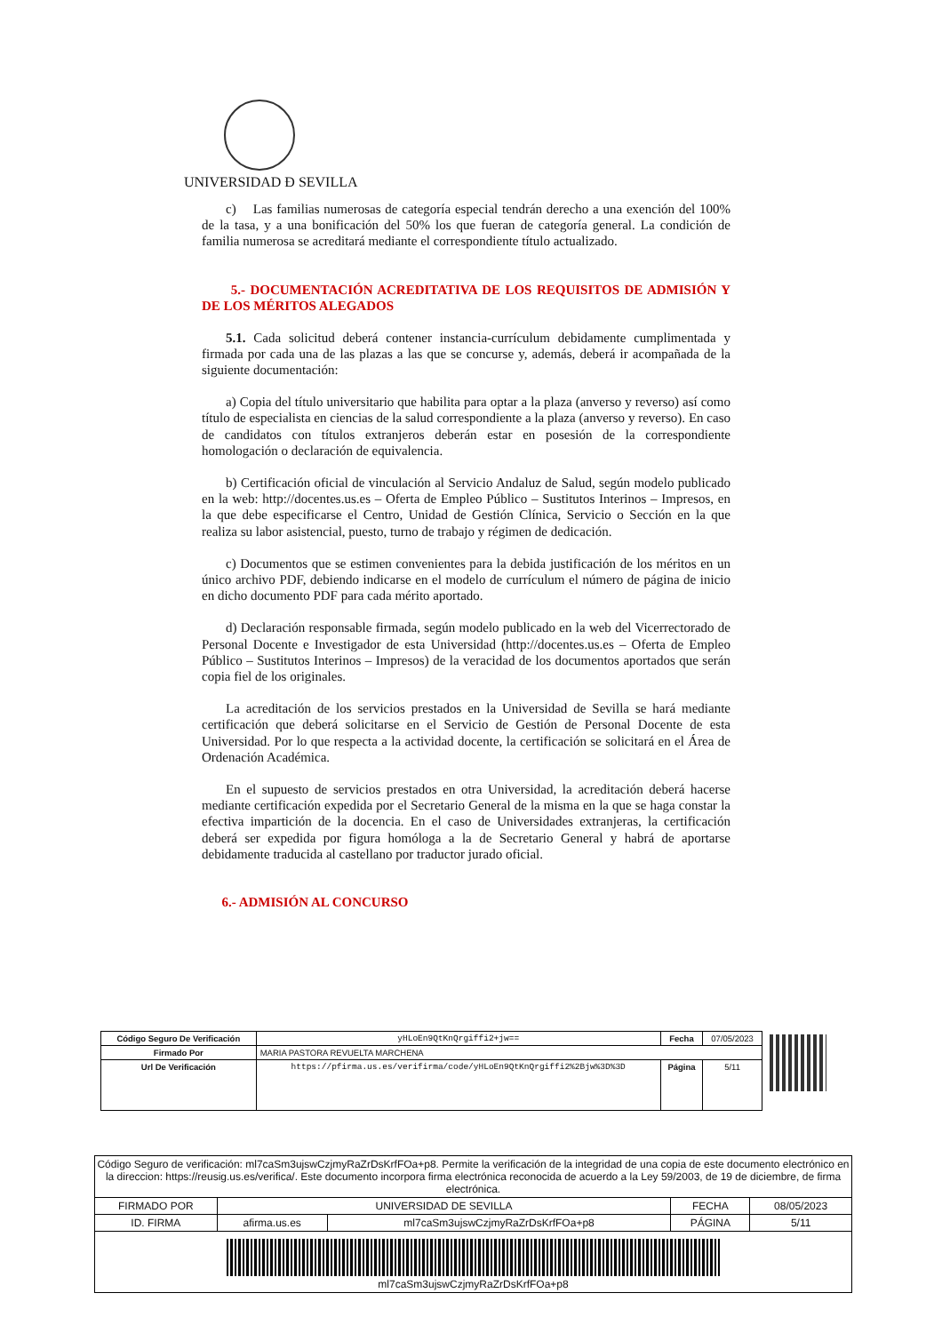UNIVERSIDAD Ð SEVILLA
c) Las familias numerosas de categoría especial tendrán derecho a una exención del 100% de la tasa, y a una bonificación del 50% los que fueran de categoría general. La condición de familia numerosa se acreditará mediante el correspondiente título actualizado.
5.- DOCUMENTACIÓN ACREDITATIVA DE LOS REQUISITOS DE ADMISIÓN Y DE LOS MÉRITOS ALEGADOS
5.1. Cada solicitud deberá contener instancia-currículum debidamente cumplimentada y firmada por cada una de las plazas a las que se concurse y, además, deberá ir acompañada de la siguiente documentación:
a) Copia del título universitario que habilita para optar a la plaza (anverso y reverso) así como título de especialista en ciencias de la salud correspondiente a la plaza (anverso y reverso). En caso de candidatos con títulos extranjeros deberán estar en posesión de la correspondiente homologación o declaración de equivalencia.
b) Certificación oficial de vinculación al Servicio Andaluz de Salud, según modelo publicado en la web: http://docentes.us.es – Oferta de Empleo Público – Sustitutos Interinos – Impresos, en la que debe especificarse el Centro, Unidad de Gestión Clínica, Servicio o Sección en la que realiza su labor asistencial, puesto, turno de trabajo y régimen de dedicación.
c) Documentos que se estimen convenientes para la debida justificación de los méritos en un único archivo PDF, debiendo indicarse en el modelo de currículum el número de página de inicio en dicho documento PDF para cada mérito aportado.
d) Declaración responsable firmada, según modelo publicado en la web del Vicerrectorado de Personal Docente e Investigador de esta Universidad (http://docentes.us.es – Oferta de Empleo Público – Sustitutos Interinos – Impresos) de la veracidad de los documentos aportados que serán copia fiel de los originales.
La acreditación de los servicios prestados en la Universidad de Sevilla se hará mediante certificación que deberá solicitarse en el Servicio de Gestión de Personal Docente de esta Universidad. Por lo que respecta a la actividad docente, la certificación se solicitará en el Área de Ordenación Académica.
En el supuesto de servicios prestados en otra Universidad, la acreditación deberá hacerse mediante certificación expedida por el Secretario General de la misma en la que se haga constar la efectiva impartición de la docencia. En el caso de Universidades extranjeras, la certificación deberá ser expedida por figura homóloga a la de Secretario General y habrá de aportarse debidamente traducida al castellano por traductor jurado oficial.
6.- ADMISIÓN AL CONCURSO
| Código Seguro De Verificación | yHLoEn9QtKnQrgiffi2+jw== | Fecha | 07/05/2023 |
| Firmado Por | MARIA PASTORA REVUELTA MARCHENA | | |
| Url De Verificación | https://pfirma.us.es/verifirma/code/yHLoEn9QtKnQrgiffi2%2Bjw%3D%3D | Página | 5/11 |
| Código Seguro de verificación: ml7caSm3ujswCzjmyRaZrDsKrfFOa+p8. Permite la verificación de la integridad de una copia de este documento electrónico en la direccion: https://reusig.us.es/verifica/. Este documento incorpora firma electrónica reconocida de acuerdo a la Ley 59/2003, de 19 de diciembre, de firma electrónica. | | | | |
| FIRMADO POR | UNIVERSIDAD DE SEVILLA | | FECHA | 08/05/2023 |
| ID. FIRMA | afirma.us.es | ml7caSm3ujswCzjmyRaZrDsKrfFOa+p8 | PÁGINA | 5/11 |
| ml7caSm3ujswCzjmyRaZrDsKrfFOa+p8 | | | | |